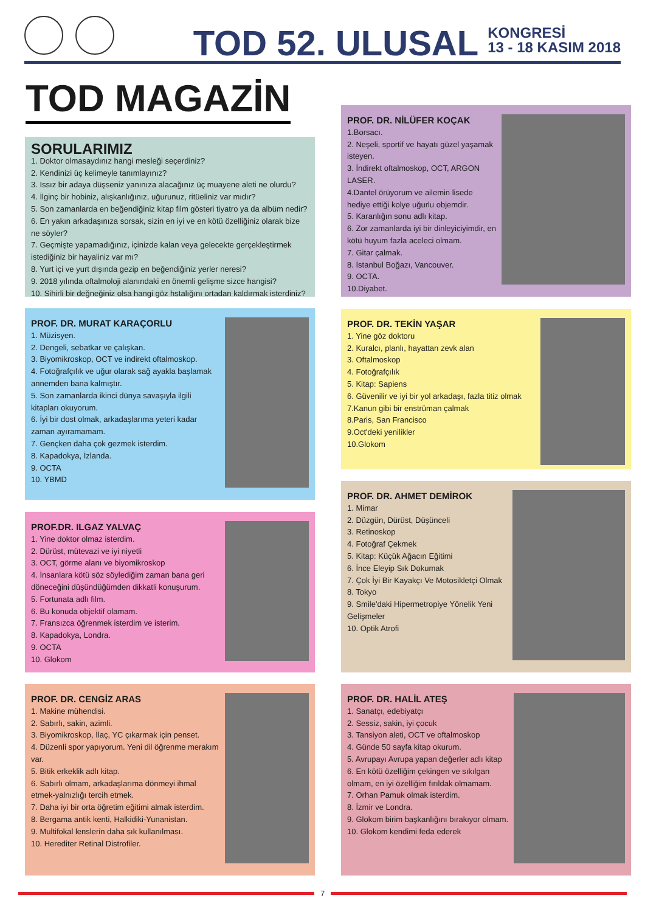TOD 52. ULUSAL KONGRESİ
13 - 18 KASIM 2018
TOD MAGAZİN
SORULARIMIZ
1. Doktor olmasaydınız hangi mesleği seçerdiniz?
2. Kendinizi üç kelimeyle tanımlayınız?
3. Issız bir adaya düşseniz yanınıza alacağınız üç muayene aleti ne olurdu?
4. İlginç bir hobiniz, alışkanlığınız, uğurunuz, ritüeliniz var mıdır?
5. Son zamanlarda en beğendiğiniz kitap film gösteri tiyatro ya da albüm nedir?
6. En yakın arkadaşınıza sorsak, sizin en iyi ve en kötü özelliğiniz olarak bize ne söyler?
7. Geçmişte yapamadığınız, içinizde kalan veya gelecekte gerçekleştirmek istediğiniz bir hayaliniz var mı?
8. Yurt içi ve yurt dışında gezip en beğendiğiniz yerler neresi?
9. 2018 yılında oftalmoloji alanındaki en önemli gelişme sizce hangisi?
10. Sihirli bir değneğiniz olsa hangi göz hstalığını ortadan kaldırmak isterdiniz?
PROF. DR. NİLÜFER KOÇAK
1.Borsacı.
2. Neşeli, sportif ve hayatı güzel yaşamak isteyen.
3. İndirekt oftalmoskop, OCT, ARGON LASER.
4.Dantel örüyorum ve ailemin lisede hediye ettiği kolye uğurlu objemdir.
5. Karanlığın sonu adlı kitap.
6. Zor zamanlarda iyi bir dinleyiciyimdir, en kötü huyum fazla aceleci olmam.
7. Gitar çalmak.
8. İstanbul Boğazı, Vancouver.
9. OCTA.
10.Diyabet.
PROF. DR. MURAT KARAÇORLU
1. Müzisyen.
2. Dengeli, sebatkar ve çalışkan.
3. Biyomikroskop, OCT ve indirekt oftalmoskop.
4. Fotoğrafçılık ve uğur olarak sağ ayakla başlamak annemden bana kalmıştır.
5. Son zamanlarda ikinci dünya savaşıyla ilgili kitapları okuyorum.
6. İyi bir dost olmak, arkadaşlarıma yeteri kadar zaman ayıramamam.
7. Gençken daha çok gezmek isterdim.
8. Kapadokya, İzlanda.
9. OCTA
10. YBMD
PROF. DR. TEKİN YAŞAR
1. Yine göz doktoru
2. Kuralcı, planlı, hayattan zevk alan
3. Oftalmoskop
4. Fotoğrafçılık
5. Kitap: Sapiens
6. Güvenilir ve iyi bir yol arkadaşı, fazla titiz olmak
7.Kanun gibi bir enstrüman çalmak
8.Paris, San Francisco
9.Oct'deki yenilikler
10.Glokom
PROF.DR. ILGAZ YALVAÇ
1. Yine doktor olmaz isterdim.
2. Dürüst, mütevazi ve iyi niyetli
3. OCT, görme alanı ve biyomikroskop
4. İnsanlara kötü söz söylediğim zaman bana geri döneceğini düşündüğümden dikkatli konuşurum.
5. Fortunata adlı film.
6. Bu konuda objektif olamam.
7. Fransızca öğrenmek isterdim ve isterim.
8. Kapadokya, Londra.
9. OCTA
10. Glokom
PROF. DR. AHMET DEMİROK
1. Mimar
2. Düzgün, Dürüst, Düşünceli
3. Retinoskop
4. Fotoğraf Çekmek
5. Kitap: Küçük Ağacın Eğitimi
6. İnce Eleyip Sık Dokumak
7. Çok İyi Bir Kayakçı Ve Motosikletçi Olmak
8. Tokyo
9. Smile'daki Hipermetropiye Yönelik Yeni Gelişmeler
10. Optik Atrofi
PROF. DR. CENGİZ ARAS
1. Makine mühendisi.
2. Sabırlı, sakin, azimli.
3. Biyomikroskop, İlaç, YC çıkarmak için penset.
4. Düzenli spor yapıyorum. Yeni dil öğrenme merakım var.
5. Bitik erkeklik adlı kitap.
6. Sabırlı olmam, arkadaşlarıma dönmeyi ihmal etmek-yalnızlığı tercih etmek.
7. Daha iyi bir orta öğretim eğitimi almak isterdim.
8. Bergama antik kenti, Halkidiki-Yunanistan.
9. Multifokal lenslerin daha sık kullanılması.
10. Herediter Retinal Distrofiler.
PROF. DR. HALİL ATEŞ
1. Sanatçı, edebiyatçı
2. Sessiz, sakin, iyi çocuk
3. Tansiyon aleti, OCT ve oftalmoskop
4. Günde 50 sayfa kitap okurum.
5. Avrupayı Avrupa yapan değerler adlı kitap
6. En kötü özelliğim çekingen ve sıkılgan olmam, en iyi özelliğim fırıldak olmamam.
7. Orhan Pamuk olmak isterdim.
8. İzmir ve Londra.
9. Glokom birim başkanlığını bırakıyor olmam.
10. Glokom kendimi feda ederek
7